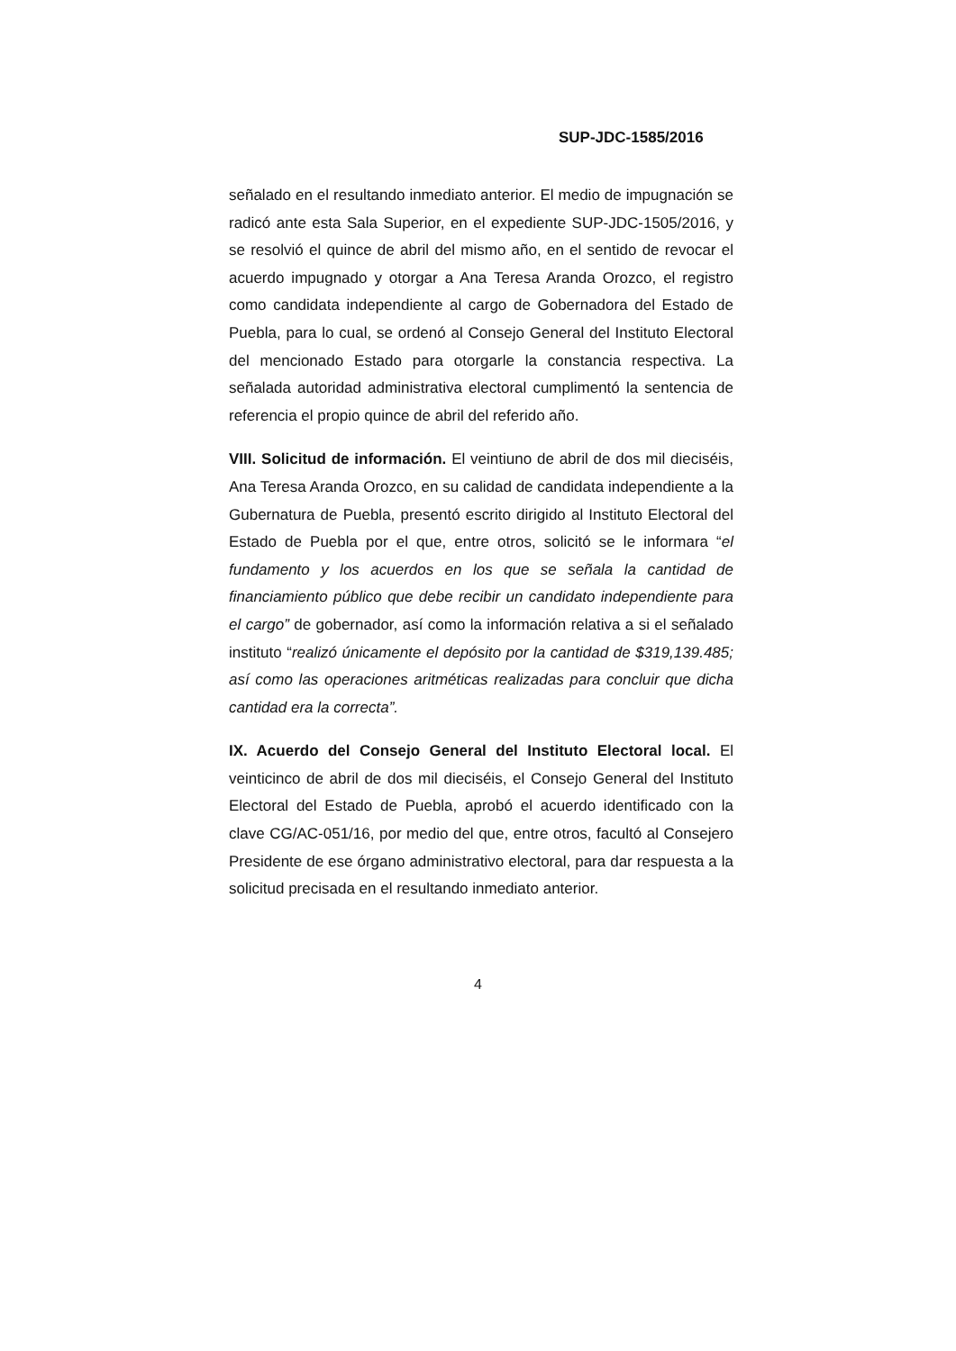SUP-JDC-1585/2016
señalado en el resultando inmediato anterior. El medio de impugnación se radicó ante esta Sala Superior, en el expediente SUP-JDC-1505/2016, y se resolvió el quince de abril del mismo año, en el sentido de revocar el acuerdo impugnado y otorgar a Ana Teresa Aranda Orozco, el registro como candidata independiente al cargo de Gobernadora del Estado de Puebla, para lo cual, se ordenó al Consejo General del Instituto Electoral del mencionado Estado para otorgarle la constancia respectiva. La señalada autoridad administrativa electoral cumplimentó la sentencia de referencia el propio quince de abril del referido año.
VIII. Solicitud de información. El veintiuno de abril de dos mil dieciséis, Ana Teresa Aranda Orozco, en su calidad de candidata independiente a la Gubernatura de Puebla, presentó escrito dirigido al Instituto Electoral del Estado de Puebla por el que, entre otros, solicitó se le informara “el fundamento y los acuerdos en los que se señala la cantidad de financiamiento público que debe recibir un candidato independiente para el cargo” de gobernador, así como la información relativa a si el señalado instituto “realizó únicamente el depósito por la cantidad de $319,139.485; así como las operaciones aritméticas realizadas para concluir que dicha cantidad era la correcta”.
IX. Acuerdo del Consejo General del Instituto Electoral local. El veinticinco de abril de dos mil dieciséis, el Consejo General del Instituto Electoral del Estado de Puebla, aprobó el acuerdo identificado con la clave CG/AC-051/16, por medio del que, entre otros, facultó al Consejero Presidente de ese órgano administrativo electoral, para dar respuesta a la solicitud precisada en el resultando inmediato anterior.
4